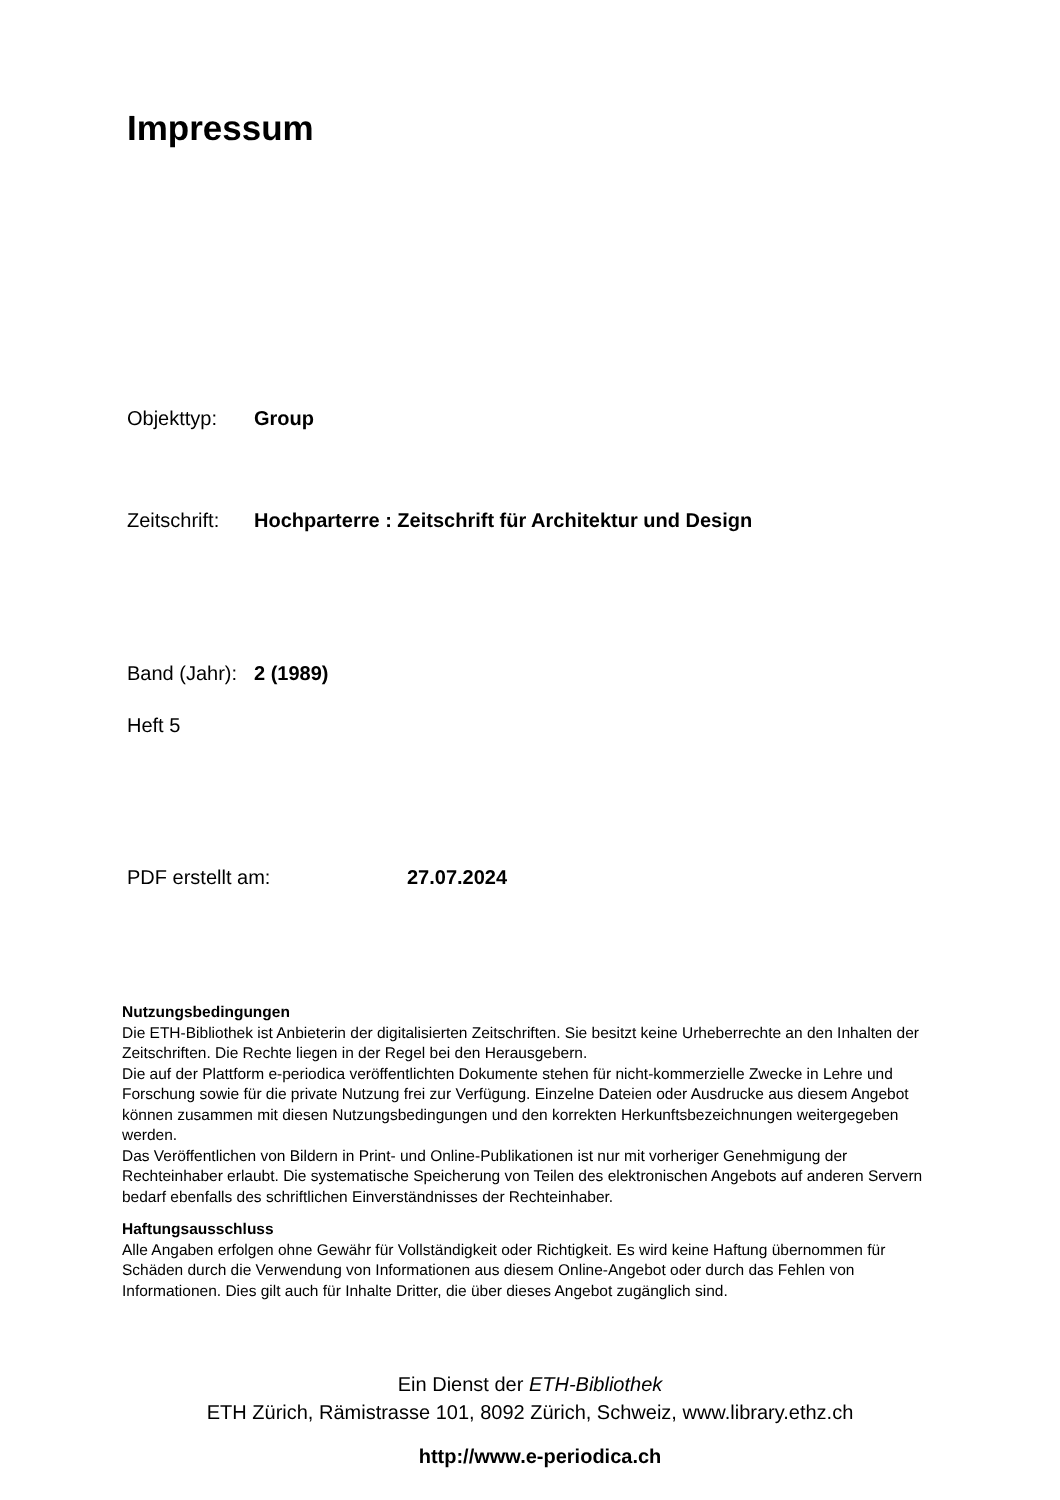Impressum
Objekttyp: Group
Zeitschrift: Hochparterre : Zeitschrift für Architektur und Design
Band (Jahr): 2 (1989)
Heft 5
PDF erstellt am: 27.07.2024
Nutzungsbedingungen
Die ETH-Bibliothek ist Anbieterin der digitalisierten Zeitschriften. Sie besitzt keine Urheberrechte an den Inhalten der Zeitschriften. Die Rechte liegen in der Regel bei den Herausgebern.
Die auf der Plattform e-periodica veröffentlichten Dokumente stehen für nicht-kommerzielle Zwecke in Lehre und Forschung sowie für die private Nutzung frei zur Verfügung. Einzelne Dateien oder Ausdrucke aus diesem Angebot können zusammen mit diesen Nutzungsbedingungen und den korrekten Herkunftsbezeichnungen weitergegeben werden.
Das Veröffentlichen von Bildern in Print- und Online-Publikationen ist nur mit vorheriger Genehmigung der Rechteinhaber erlaubt. Die systematische Speicherung von Teilen des elektronischen Angebots auf anderen Servern bedarf ebenfalls des schriftlichen Einverständnisses der Rechteinhaber.
Haftungsausschluss
Alle Angaben erfolgen ohne Gewähr für Vollständigkeit oder Richtigkeit. Es wird keine Haftung übernommen für Schäden durch die Verwendung von Informationen aus diesem Online-Angebot oder durch das Fehlen von Informationen. Dies gilt auch für Inhalte Dritter, die über dieses Angebot zugänglich sind.
Ein Dienst der ETH-Bibliothek
ETH Zürich, Rämistrasse 101, 8092 Zürich, Schweiz, www.library.ethz.ch
http://www.e-periodica.ch